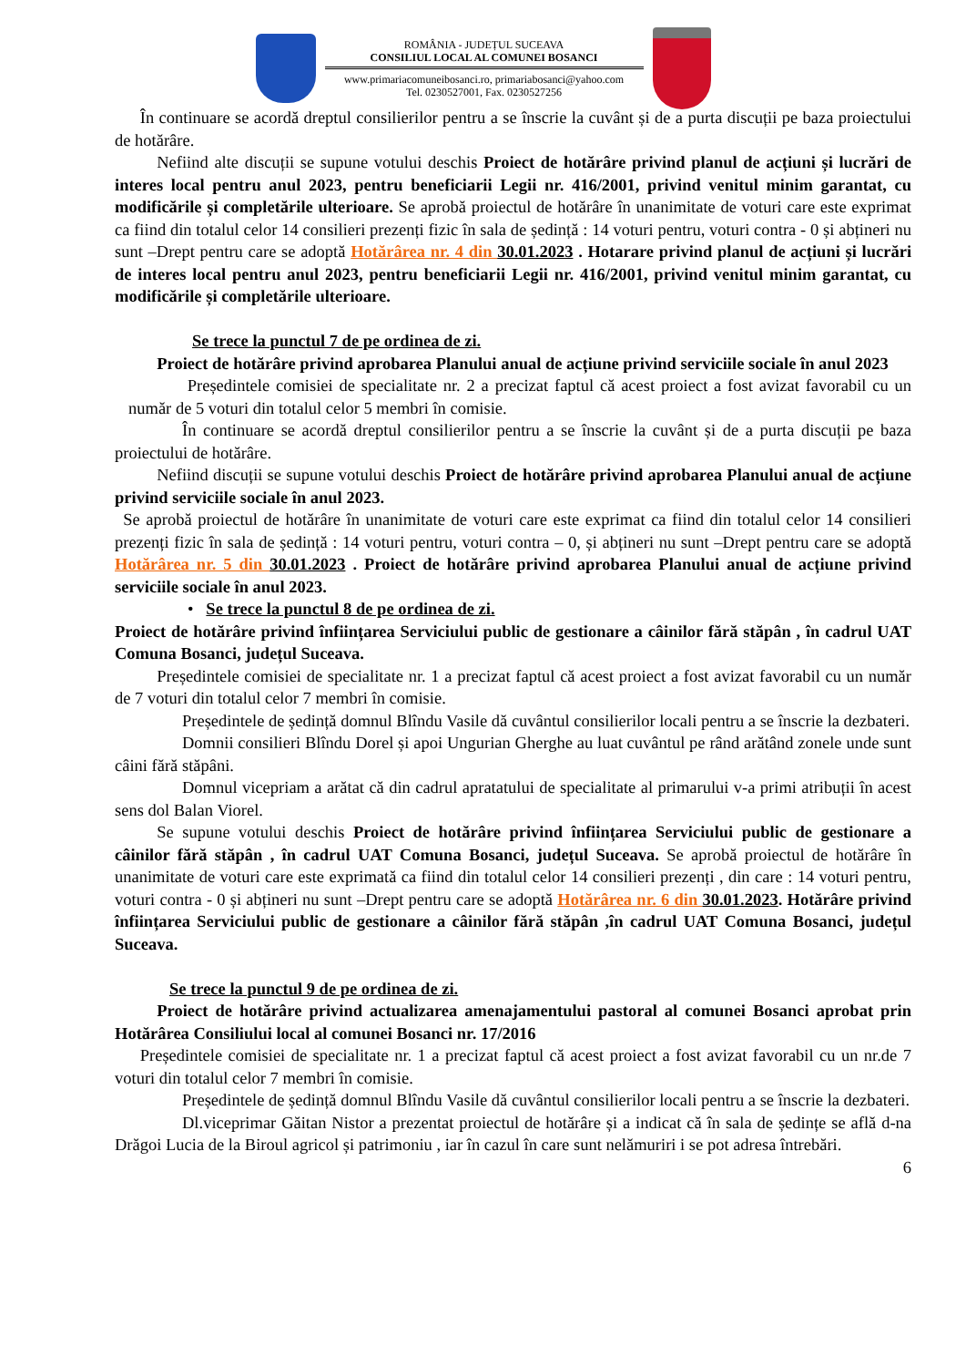ROMÂNIA - JUDEȚUL SUCEAVA
CONSILIUL LOCAL AL COMUNEI BOSANCI
www.primariacomuneibosanci.ro, primariabosanci@yahoo.com
Tel. 0230527001, Fax. 0230527256
  În continuare se acordă dreptul consilierilor pentru a se înscrie la cuvânt și de a purta discuții pe baza proiectului de hotărâre.
   Nefiind alte discuții se supune votului deschis Proiect de hotărâre privind planul de acțiuni și lucrări de interes local pentru anul 2023, pentru beneficiarii Legii nr. 416/2001, privind venitul minim garantat, cu modificările și completările ulterioare. Se aprobă proiectul de hotărâre în unanimitate de voturi care este exprimat ca fiind din totalul celor 14 consilieri prezenți fizic în sala de ședință : 14 voturi pentru, voturi contra - 0 și abțineri nu sunt –Drept pentru care se adoptă Hotărârea nr. 4 din 30.01.2023 . Hotarare privind planul de acțiuni și lucrări de interes local pentru anul 2023, pentru beneficiarii Legii nr. 416/2001, privind venitul minim garantat, cu modificările și completările ulterioare.
Se trece la punctul 7 de pe ordinea de zi.
   Proiect de hotărâre privind aprobarea Planului anual de acțiune privind serviciile sociale în anul 2023
    Președintele comisiei de specialitate nr. 2 a precizat faptul că acest proiect a fost avizat favorabil cu un număr de 5 voturi din totalul celor 5 membri în comisie.
    În continuare se acordă dreptul consilierilor pentru a se înscrie la cuvânt și de a purta discuții pe baza proiectului de hotărâre.
   Nefiind discuții se supune votului deschis Proiect de hotărâre privind aprobarea Planului anual de acțiune privind serviciile sociale în anul 2023.
 Se aprobă proiectul de hotărâre în unanimitate de voturi care este exprimat ca fiind din totalul celor 14 consilieri prezenți fizic în sala de ședință : 14 voturi pentru, voturi contra – 0, și abțineri nu sunt –Drept pentru care se adoptă Hotărârea nr. 5 din 30.01.2023 . Proiect de hotărâre privind aprobarea Planului anual de acțiune privind serviciile sociale în anul 2023.
•  Se trece la punctul 8 de pe ordinea de zi.
Proiect de hotărâre privind înființarea Serviciului public de gestionare a câinilor fără stăpân , în cadrul UAT Comuna Bosanci, județul Suceava.
   Președintele comisiei de specialitate nr. 1 a precizat faptul că acest proiect a fost avizat favorabil cu un număr de 7 voturi din totalul celor 7 membri în comisie.
    Președintele de ședință domnul Blîndu Vasile dă cuvântul consilierilor locali pentru a se înscrie la dezbateri.
    Domnii consilieri Blîndu Dorel și apoi Ungurian Gherghe au luat cuvântul pe rând arătând zonele unde sunt câini fără stăpâni.
    Domnul vicepriam a arătat că din cadrul apratatului de specialitate al primarului v-a primi atribuții în acest sens dol Balan Viorel.
   Se supune votului deschis Proiect de hotărâre privind înființarea Serviciului public de gestionare a câinilor fără stăpân , în cadrul UAT Comuna Bosanci, județul Suceava. Se aprobă proiectul de hotărâre în unanimitate de voturi care este exprimată ca fiind din totalul celor 14 consilieri prezenți , din care : 14 voturi pentru, voturi contra - 0 și abțineri nu sunt –Drept pentru care se adoptă Hotărârea nr. 6 din 30.01.2023. Hotărâre privind înființarea Serviciului public de gestionare a câinilor fără stăpân ,în cadrul UAT Comuna Bosanci, județul Suceava.
Se trece la punctul 9 de pe ordinea de zi.
   Proiect de hotărâre privind actualizarea amenajamentului pastoral al comunei Bosanci aprobat prin Hotărârea Consiliului local al comunei Bosanci nr. 17/2016
  Președintele comisiei de specialitate nr. 1 a precizat faptul că acest proiect a fost avizat favorabil cu un nr.de 7 voturi din totalul celor 7 membri în comisie.
    Președintele de ședință domnul Blîndu Vasile dă cuvântul consilierilor locali pentru a se înscrie la dezbateri.
    Dl.viceprimar Găitan Nistor a prezentat proiectul de hotărâre și a indicat că în sala de ședințe se află d-na Drăgoi Lucia de la Biroul agricol și patrimoniu , iar în cazul în care sunt nelămuriri i se pot adresa întrebări.
6